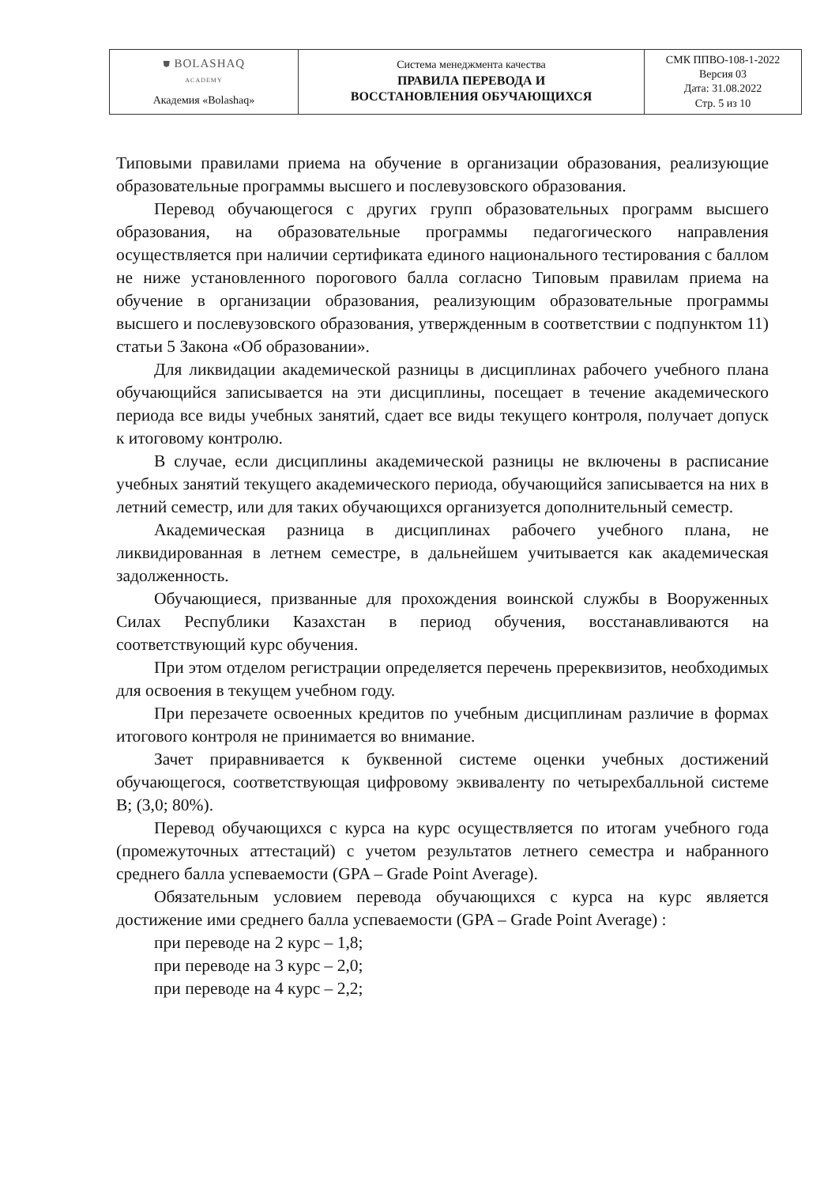| ⛊ BOLASHAQ ACADEMY Академия «Bolashaq» | Система менеджмента качества ПРАВИЛА ПЕРЕВОДА И ВОССТАНОВЛЕНИЯ ОБУЧАЮЩИХСЯ | СМК ППВО-108-1-2022 Версия 03 Дата: 31.08.2022 Стр. 5 из 10 |
Типовыми правилами приема на обучение в организации образования, реализующие образовательные программы высшего и послевузовского образования.
Перевод обучающегося с других групп образовательных программ высшего образования, на образовательные программы педагогического направления осуществляется при наличии сертификата единого национального тестирования с баллом не ниже установленного порогового балла согласно Типовым правилам приема на обучение в организации образования, реализующим образовательные программы высшего и послевузовского образования, утвержденным в соответствии с подпунктом 11) статьи 5 Закона «Об образовании».
Для ликвидации академической разницы в дисциплинах рабочего учебного плана обучающийся записывается на эти дисциплины, посещает в течение академического периода все виды учебных занятий, сдает все виды текущего контроля, получает допуск к итоговому контролю.
В случае, если дисциплины академической разницы не включены в расписание учебных занятий текущего академического периода, обучающийся записывается на них в летний семестр, или для таких обучающихся организуется дополнительный семестр.
Академическая разница в дисциплинах рабочего учебного плана, не ликвидированная в летнем семестре, в дальнейшем учитывается как академическая задолженность.
Обучающиеся, призванные для прохождения воинской службы в Вооруженных Силах Республики Казахстан в период обучения, восстанавливаются на соответствующий курс обучения.
При этом отделом регистрации определяется перечень пререквизитов, необходимых для освоения в текущем учебном году.
При перезачете освоенных кредитов по учебным дисциплинам различие в формах итогового контроля не принимается во внимание.
Зачет приравнивается к буквенной системе оценки учебных достижений обучающегося, соответствующая цифровому эквиваленту по четырехбалльной системе В; (3,0; 80%).
Перевод обучающихся с курса на курс осуществляется по итогам учебного года (промежуточных аттестаций) с учетом результатов летнего семестра и набранного среднего балла успеваемости (GPA – Grade Point Average).
Обязательным условием перевода обучающихся с курса на курс является достижение ими среднего балла успеваемости (GPA – Grade Point Average) :
при переводе на 2 курс – 1,8;
при переводе на 3 курс – 2,0;
при переводе на 4 курс – 2,2;